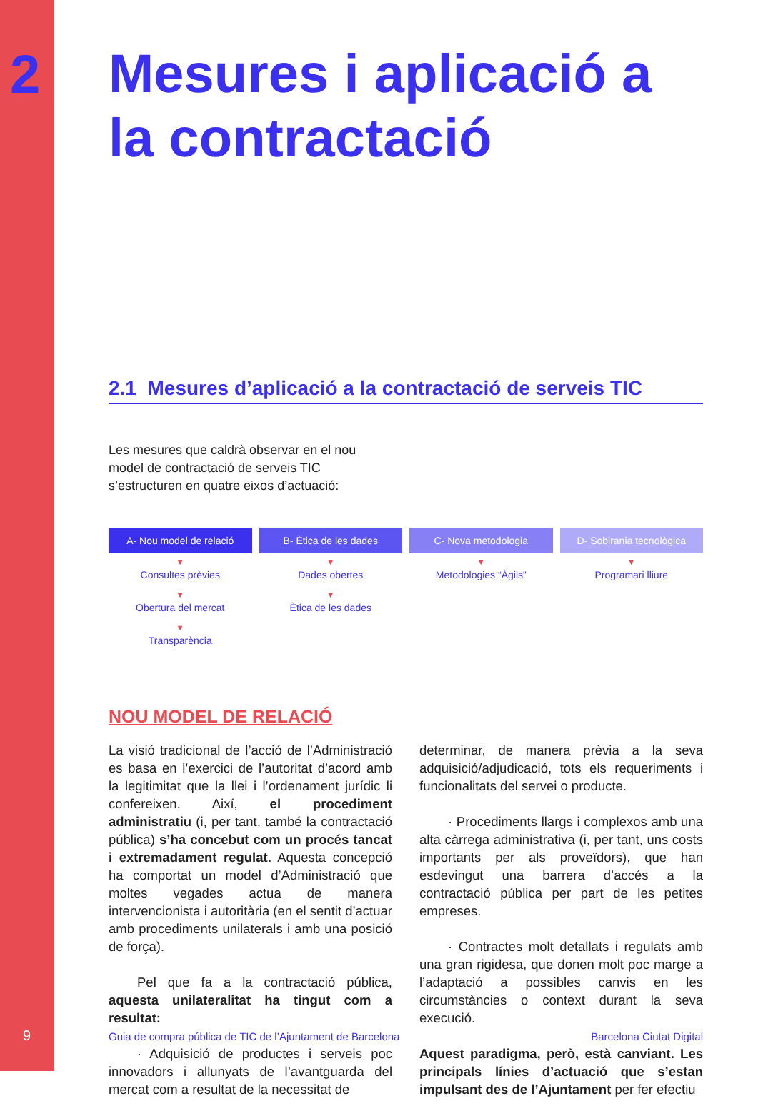2
Mesures i aplicació a la contractació
2.1 Mesures d’aplicació a la contractació de serveis TIC
Les mesures que caldrà observar en el nou model de contractació de serveis TIC s’estructuren en quatre eixos d’actuació:
A- Nou model de relació
▼
Consultes prèvies
▼
Obertura del mercat
▼
Transparència
B- Ètica de les dades
▼
Dades obertes
▼
Ètica de les dades
C- Nova metodologia
▼
Metodologies “Àgils”
D- Sobirania tecnològica
▼
Programari lliure
NOU MODEL DE RELACIÓ
La visió tradicional de l’acció de l’Administració es basa en l’exercici de l’autoritat d’acord amb la legitimitat que la llei i l’ordenament jurídic li confereixen. Així, el procediment administratiu (i, per tant, també la contractació pública) s’ha concebut com un procés tancat i extremadament regulat. Aquesta concepció ha comportat un model d’Administració que moltes vegades actua de manera intervencionista i autoritària (en el sentit d’actuar amb procediments unilaterals i amb una posició de força).
Pel que fa a la contractació pública, aquesta unilateralitat ha tingut com a resultat:
· Adquisició de productes i serveis poc innovadors i allunyats de l’avantguarda del mercat com a resultat de la necessitat de
determinar, de manera prèvia a la seva adquisició/adjudicació, tots els requeriments i funcionalitats del servei o producte.
· Procediments llargs i complexos amb una alta càrrega administrativa (i, per tant, uns costs importants per als proveïdors), que han esdevingut una barrera d’accés a la contractació pública per part de les petites empreses.
· Contractes molt detallats i regulats amb una gran rigidesa, que donen molt poc marge a l’adaptació a possibles canvis en les circumstàncies o context durant la seva execució.
Aquest paradigma, però, està canviant. Les principals línies d’actuació que s’estan impulsant des de l’Ajuntament per fer efectiu
9 Guia de compra pública de TIC de l’Ajuntament de Barcelona Barcelona Ciutat Digital